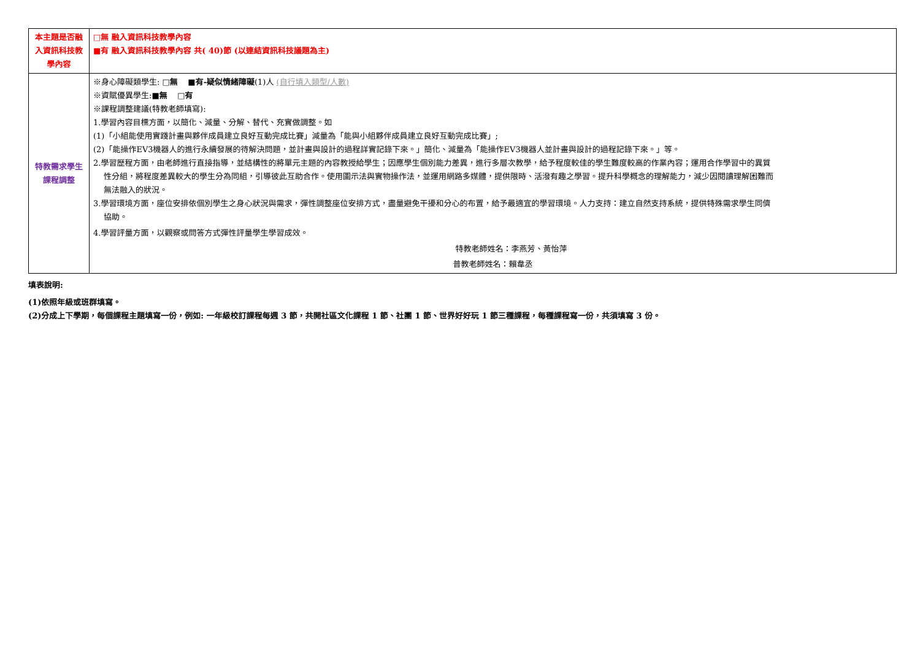| 本主題是否融入資訊科技教學內容 | □無 融入資訊科技教學內容 ■有 融入資訊科技教學內容 共( 40)節 (以連結資訊科技議題為主) |
| 特教需求學生課程調整 | ※身心障礙類學生: □ 無 ■ 有-疑似情緒障礙 (1)人 (自行填入類型/人數) ※資賦優異學生:■ 無 □ 有 ※課程調整建議(特教老師填寫): 1.學習內容目標方面，以簡化、減量、分解、替代、充實做調整。如 (1)「小組能使用實踐計畫與夥伴成員建立良好互動完成比賽」減量為「能與小組夥伴成員建立良好互動完成比賽」; (2)「能操作EV3機器人的進行永續發展的待解決問題，並計畫與設計的過程詳實記錄下來。」簡化、減量為「能操作EV3機器人並計畫與設計的過程記錄下來。」等。 2.學習歷程方面，由老師進行直接指導，並結構性的將單元主題的內容教授給學生；因應學生個別能力差異，進行多層次教學，給予程度較佳的學生難度較高的作業內容；運用合作學習中的異質 性分組，將程度差異較大的學生分為同組，引導彼此互助合作。使用圖示法與實物操作法，並運用網路多媒體，提供限時、活潑有趣之學習。提升科學概念的理解能力，減少因閱讀理解困難而 無法融入的狀況。 3.學習環境方面，座位安排依個別學生之身心狀況與需求，彈性調整座位安排方式，盡量避免干擾和分心的布置，給予最適宜的學習環境。人力支持：建立自然支持系統，提供特殊需求學生同儕 協助。 4.學習評量方面，以觀察或問答方式彈性評量學生學習成效。 特教老師姓名：李燕芳、黃怡萍 普教老師姓名：賴韋丞 |
填表說明:
(1)依照年級或班群填寫。
(2)分成上下學期，每個課程主題填寫一份，例如: 一年級校訂課程每週 3 節，共開社區文化課程 1 節、社團 1 節、世界好好玩 1 節三種課程，每種課程寫一份，共須填寫 3 份。